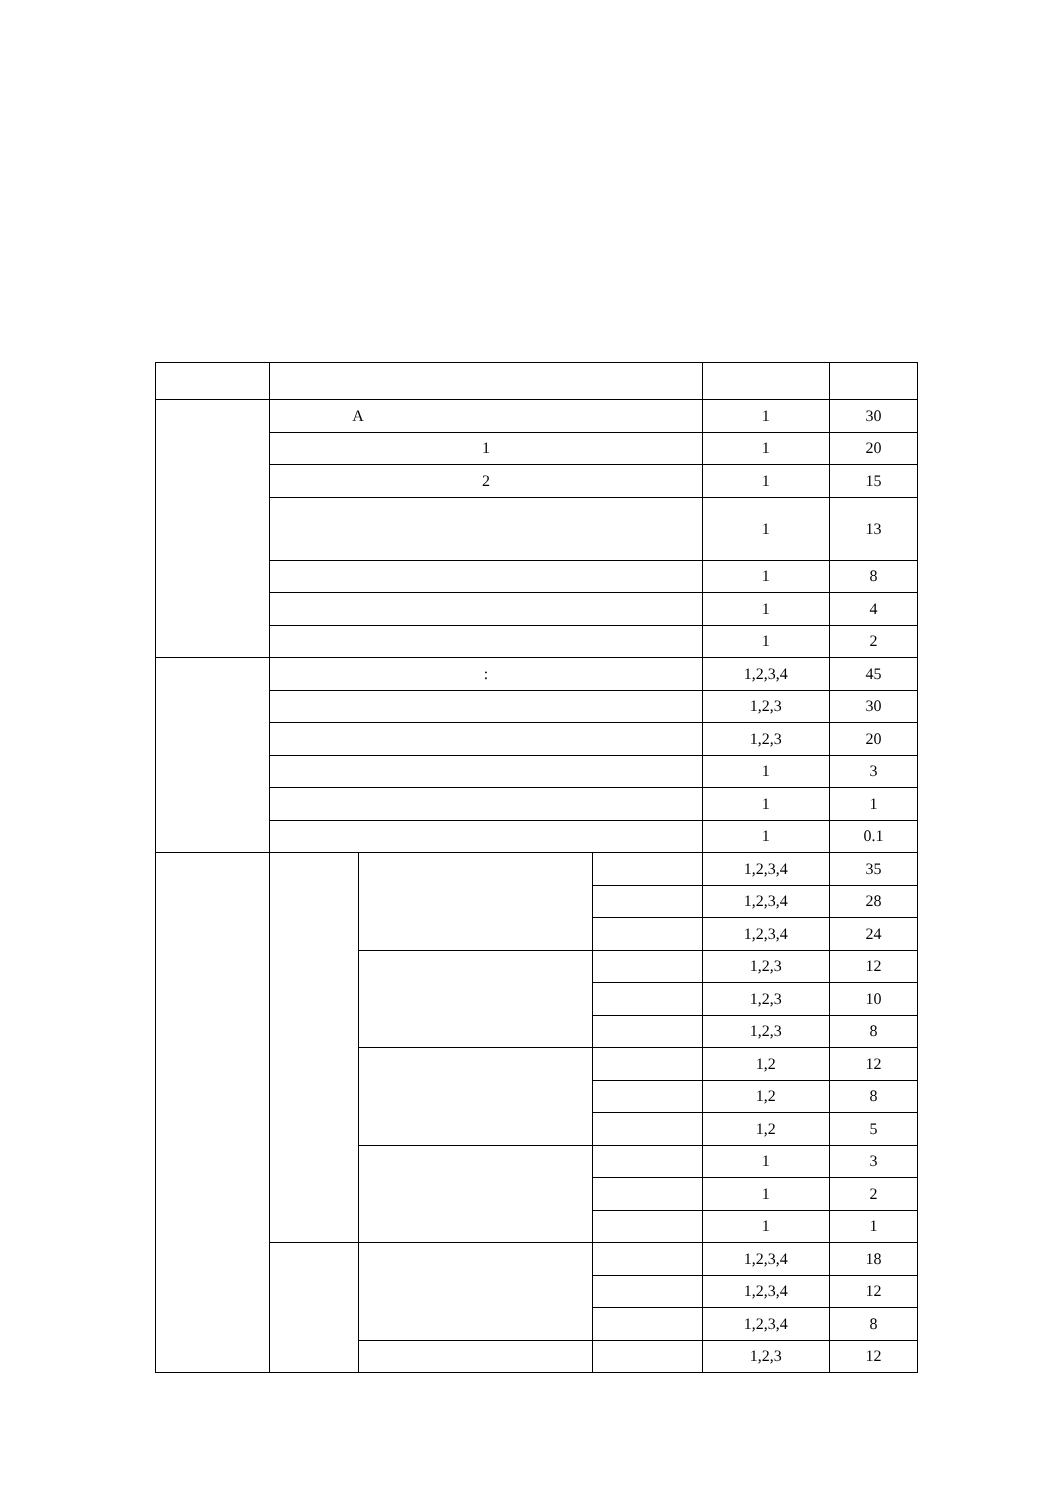| | A | | | 1 | 30 |
| | 1 | | | 1 | 20 |
| | 2 | | | 1 | 15 |
| | | | | 1 | 13 |
| | | | | 1 | 8 |
| | | | | 1 | 4 |
| | | | | 1 | 2 |
| | : | | | 1,2,3,4 | 45 |
| | | | | 1,2,3 | 30 |
| | | | | 1,2,3 | 20 |
| | | | | 1 | 3 |
| | | | | 1 | 1 |
| | | | | 1 | 0.1 |
| | | | | 1,2,3,4 | 35 |
| | | | | 1,2,3,4 | 28 |
| | | | | 1,2,3,4 | 24 |
| | | | | 1,2,3 | 12 |
| | | | | 1,2,3 | 10 |
| | | | | 1,2,3 | 8 |
| | | | | 1,2 | 12 |
| | | | | 1,2 | 8 |
| | | | | 1,2 | 5 |
| | | | | 1 | 3 |
| | | | | 1 | 2 |
| | | | | 1 | 1 |
| | | | | 1,2,3,4 | 18 |
| | | | | 1,2,3,4 | 12 |
| | | | | 1,2,3,4 | 8 |
| | | | | 1,2,3 | 12 |